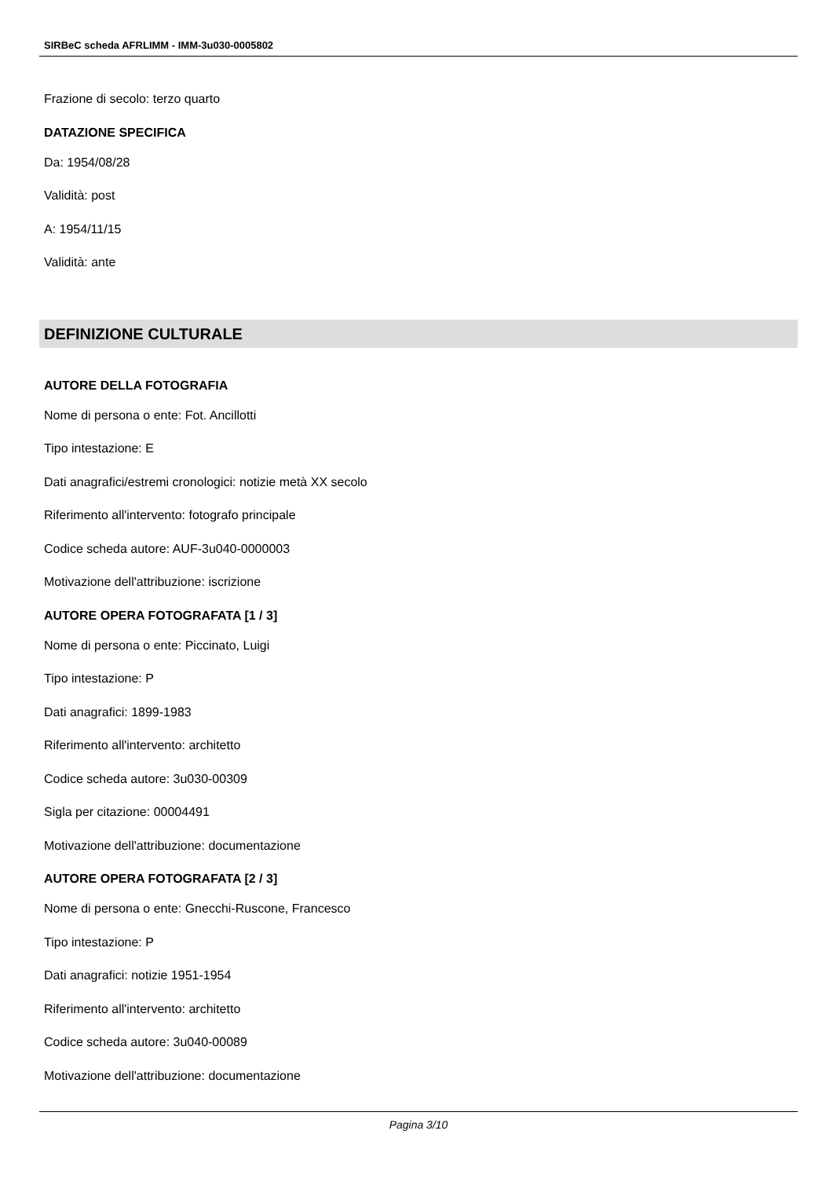SIRBeC scheda AFRLIMM - IMM-3u030-0005802
Frazione di secolo: terzo quarto
DATAZIONE SPECIFICA
Da: 1954/08/28
Validità: post
A: 1954/11/15
Validità: ante
DEFINIZIONE CULTURALE
AUTORE DELLA FOTOGRAFIA
Nome di persona o ente: Fot. Ancillotti
Tipo intestazione: E
Dati anagrafici/estremi cronologici: notizie metà XX secolo
Riferimento all'intervento: fotografo principale
Codice scheda autore: AUF-3u040-0000003
Motivazione dell'attribuzione: iscrizione
AUTORE OPERA FOTOGRAFATA [1 / 3]
Nome di persona o ente: Piccinato, Luigi
Tipo intestazione: P
Dati anagrafici: 1899-1983
Riferimento all'intervento: architetto
Codice scheda autore: 3u030-00309
Sigla per citazione: 00004491
Motivazione dell'attribuzione: documentazione
AUTORE OPERA FOTOGRAFATA [2 / 3]
Nome di persona o ente: Gnecchi-Ruscone, Francesco
Tipo intestazione: P
Dati anagrafici: notizie 1951-1954
Riferimento all'intervento: architetto
Codice scheda autore: 3u040-00089
Motivazione dell'attribuzione: documentazione
Pagina 3/10